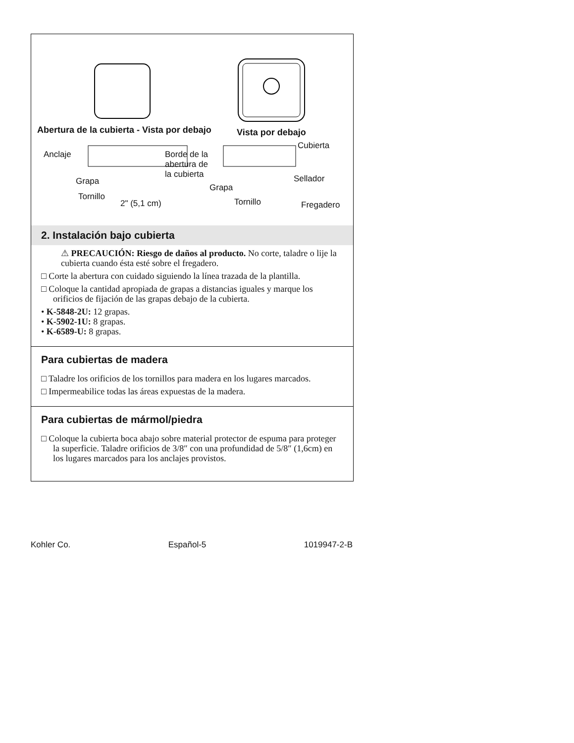Abertura de la cubierta - Vista por debajo Vista por debajo
Anclaje Borde de la
abertura de
la cubierta
Grapa
Tornillo
2" (5,1 cm)
Cubierta
Sellador
Grapa
Tornillo Fregadero
2. Instalación bajo cubierta
⚠ PRECAUCIÓN: Riesgo de daños al producto. No corte, taladre o lije la cubierta cuando ésta esté sobre el fregadero.
□ Corte la abertura con cuidado siguiendo la línea trazada de la plantilla.
□ Coloque la cantidad apropiada de grapas a distancias iguales y marque los orificios de fijación de las grapas debajo de la cubierta.
• K-5848-2U: 12 grapas.
• K-5902-1U: 8 grapas.
• K-6589-U: 8 grapas.
Para cubiertas de madera
□ Taladre los orificios de los tornillos para madera en los lugares marcados.
□ Impermeabilice todas las áreas expuestas de la madera.
Para cubiertas de mármol/piedra
□ Coloque la cubierta boca abajo sobre material protector de espuma para proteger la superficie. Taladre orificios de 3/8″ con una profundidad de 5/8″ (1,6cm) en los lugares marcados para los anclajes provistos.
Kohler Co. Español-5 1019947-2-B